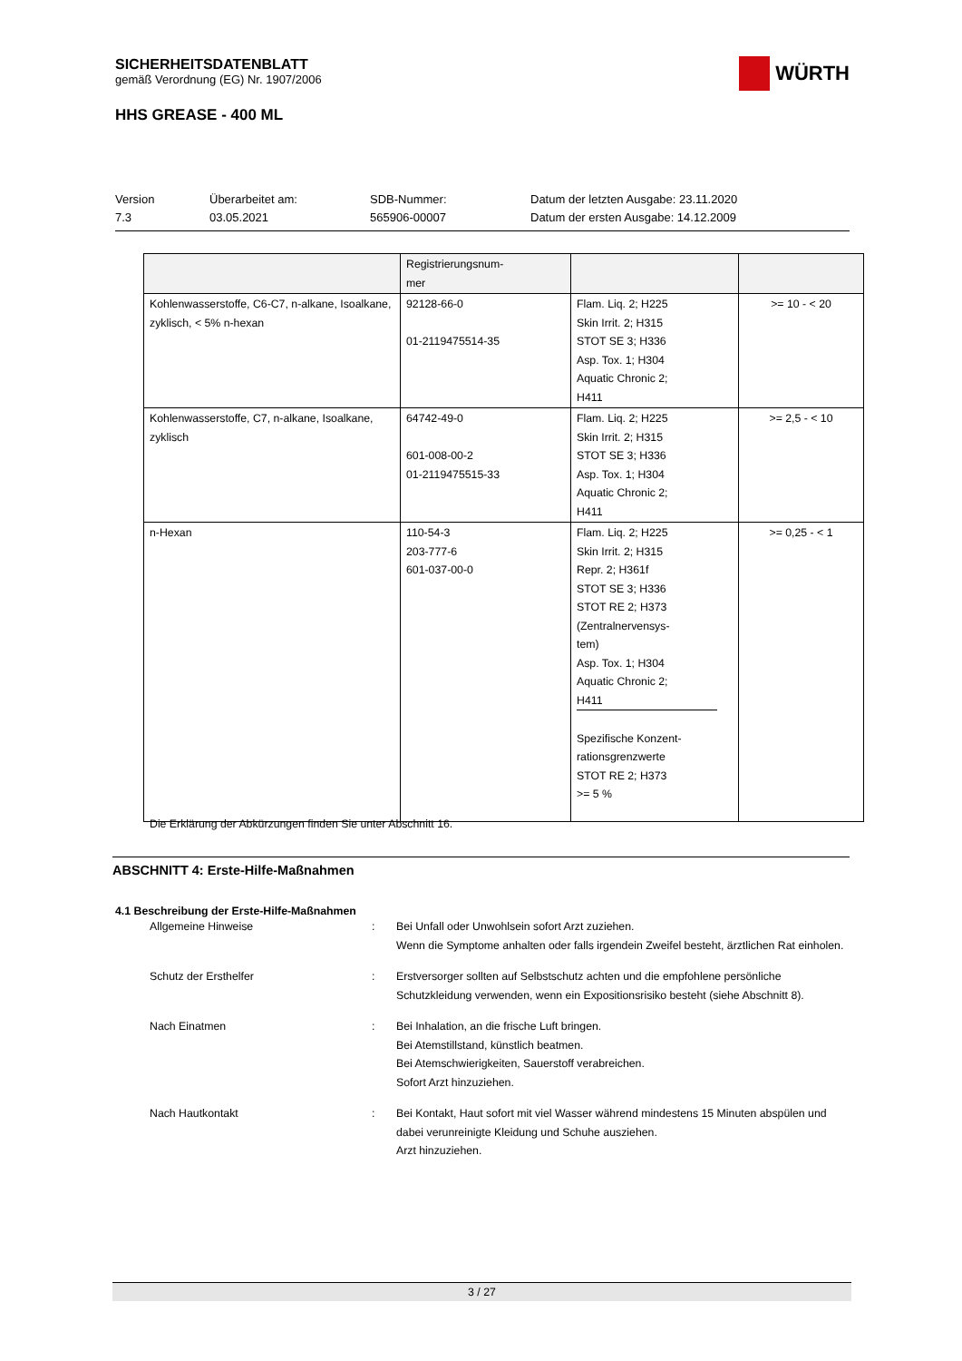SICHERHEITSDATENBLATT
gemäß Verordnung (EG) Nr. 1907/2006
HHS GREASE - 400 ML
WÜRTH
Version
7.3
Überarbeitet am:
03.05.2021
SDB-Nummer:
565906-00007
Datum der letzten Ausgabe: 23.11.2020
Datum der ersten Ausgabe: 14.12.2009
| | Registrierungsnum- mer | | |
| Kohlenwasserstoffe, C6-C7, n-alkane, Isoalkane, zyklisch, < 5% n-hexan | 92128-66-0 01-2119475514-35 | Flam. Liq. 2; H225 Skin Irrit. 2; H315 STOT SE 3; H336 Asp. Tox. 1; H304 Aquatic Chronic 2; H411 | >= 10 - < 20 |
| Kohlenwasserstoffe, C7, n-alkane, Isoalkane, zyklisch | 64742-49-0 601-008-00-2 01-2119475515-33 | Flam. Liq. 2; H225 Skin Irrit. 2; H315 STOT SE 3; H336 Asp. Tox. 1; H304 Aquatic Chronic 2; H411 | >= 2,5 - < 10 |
| n-Hexan | 110-54-3 203-777-6 601-037-00-0 | Flam. Liq. 2; H225 Skin Irrit. 2; H315 Repr. 2; H361f STOT SE 3; H336 STOT RE 2; H373 (Zentralnervensys- tem) Asp. Tox. 1; H304 Aquatic Chronic 2; H411 Spezifische Konzent- rationsgrenzwerte STOT RE 2; H373 >= 5 % | >= 0,25 - < 1 |
Die Erklärung der Abkürzungen finden Sie unter Abschnitt 16.
ABSCHNITT 4: Erste-Hilfe-Maßnahmen
4.1 Beschreibung der Erste-Hilfe-Maßnahmen
Allgemeine Hinweise : Bei Unfall oder Unwohlsein sofort Arzt zuziehen.
Wenn die Symptome anhalten oder falls irgendein Zweifel besteht, ärztlichen Rat einholen.
Schutz der Ersthelfer : Erstversorger sollten auf Selbstschutz achten und die empfohlene persönliche Schutzkleidung verwenden, wenn ein Expositionsrisiko besteht (siehe Abschnitt 8).
Nach Einatmen : Bei Inhalation, an die frische Luft bringen.
Bei Atemstillstand, künstlich beatmen.
Bei Atemschwierigkeiten, Sauerstoff verabreichen.
Sofort Arzt hinzuziehen.
Nach Hautkontakt : Bei Kontakt, Haut sofort mit viel Wasser während mindestens 15 Minuten abspülen und dabei verunreinigte Kleidung und Schuhe ausziehen.
Arzt hinzuziehen.
3 / 27